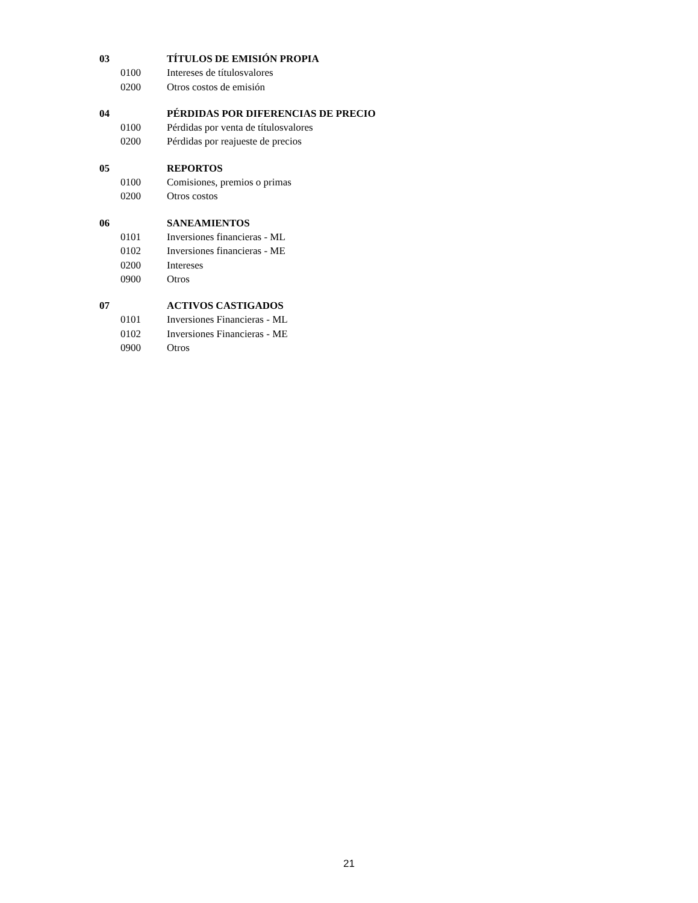03 TÍTULOS DE EMISIÓN PROPIA
0100 Intereses de títulosvalores
0200 Otros costos de emisión
04 PÉRDIDAS POR DIFERENCIAS DE PRECIO
0100 Pérdidas por venta de títulosvalores
0200 Pérdidas por reajueste de precios
05 REPORTOS
0100 Comisiones, premios o primas
0200 Otros costos
06 SANEAMIENTOS
0101 Inversiones financieras - ML
0102 Inversiones financieras - ME
0200 Intereses
0900 Otros
07 ACTIVOS CASTIGADOS
0101 Inversiones Financieras - ML
0102 Inversiones Financieras - ME
0900 Otros
21